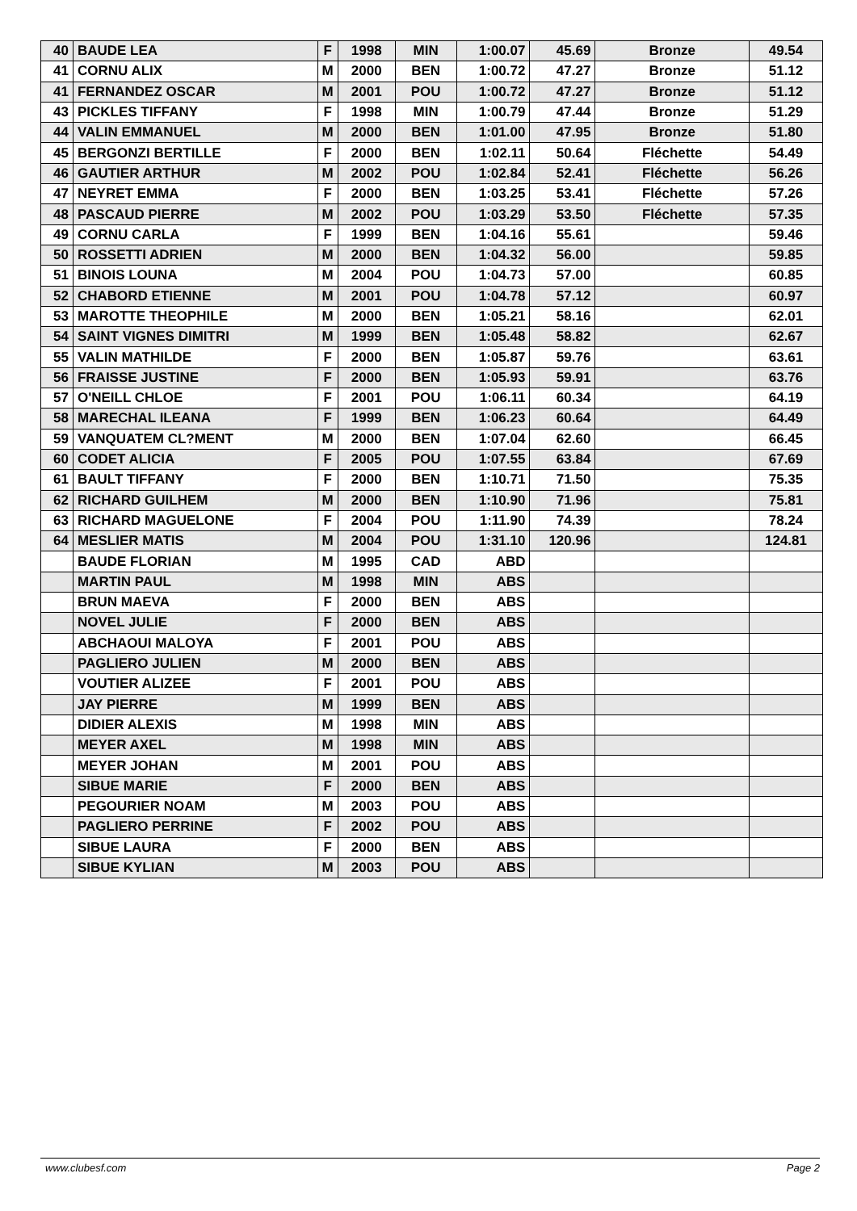| 40 | BAUDE LEA | F | 1998 | MIN | 1:00.07 | 45.69 | Bronze | 49.54 |
| 41 | CORNU ALIX | M | 2000 | BEN | 1:00.72 | 47.27 | Bronze | 51.12 |
| 41 | FERNANDEZ OSCAR | M | 2001 | POU | 1:00.72 | 47.27 | Bronze | 51.12 |
| 43 | PICKLES TIFFANY | F | 1998 | MIN | 1:00.79 | 47.44 | Bronze | 51.29 |
| 44 | VALIN EMMANUEL | M | 2000 | BEN | 1:01.00 | 47.95 | Bronze | 51.80 |
| 45 | BERGONZI BERTILLE | F | 2000 | BEN | 1:02.11 | 50.64 | Fléchette | 54.49 |
| 46 | GAUTIER ARTHUR | M | 2002 | POU | 1:02.84 | 52.41 | Fléchette | 56.26 |
| 47 | NEYRET EMMA | F | 2000 | BEN | 1:03.25 | 53.41 | Fléchette | 57.26 |
| 48 | PASCAUD PIERRE | M | 2002 | POU | 1:03.29 | 53.50 | Fléchette | 57.35 |
| 49 | CORNU CARLA | F | 1999 | BEN | 1:04.16 | 55.61 | | 59.46 |
| 50 | ROSSETTI ADRIEN | M | 2000 | BEN | 1:04.32 | 56.00 | | 59.85 |
| 51 | BINOIS LOUNA | M | 2004 | POU | 1:04.73 | 57.00 | | 60.85 |
| 52 | CHABORD ETIENNE | M | 2001 | POU | 1:04.78 | 57.12 | | 60.97 |
| 53 | MAROTTE THEOPHILE | M | 2000 | BEN | 1:05.21 | 58.16 | | 62.01 |
| 54 | SAINT VIGNES DIMITRI | M | 1999 | BEN | 1:05.48 | 58.82 | | 62.67 |
| 55 | VALIN MATHILDE | F | 2000 | BEN | 1:05.87 | 59.76 | | 63.61 |
| 56 | FRAISSE JUSTINE | F | 2000 | BEN | 1:05.93 | 59.91 | | 63.76 |
| 57 | O'NEILL CHLOE | F | 2001 | POU | 1:06.11 | 60.34 | | 64.19 |
| 58 | MARECHAL ILEANA | F | 1999 | BEN | 1:06.23 | 60.64 | | 64.49 |
| 59 | VANQUATEM CL?MENT | M | 2000 | BEN | 1:07.04 | 62.60 | | 66.45 |
| 60 | CODET ALICIA | F | 2005 | POU | 1:07.55 | 63.84 | | 67.69 |
| 61 | BAULT TIFFANY | F | 2000 | BEN | 1:10.71 | 71.50 | | 75.35 |
| 62 | RICHARD GUILHEM | M | 2000 | BEN | 1:10.90 | 71.96 | | 75.81 |
| 63 | RICHARD MAGUELONE | F | 2004 | POU | 1:11.90 | 74.39 | | 78.24 |
| 64 | MESLIER MATIS | M | 2004 | POU | 1:31.10 | 120.96 | | 124.81 |
| | BAUDE FLORIAN | M | 1995 | CAD | ABD | | | |
| | MARTIN PAUL | M | 1998 | MIN | ABS | | | |
| | BRUN MAEVA | F | 2000 | BEN | ABS | | | |
| | NOVEL JULIE | F | 2000 | BEN | ABS | | | |
| | ABCHAOUI MALOYA | F | 2001 | POU | ABS | | | |
| | PAGLIERO JULIEN | M | 2000 | BEN | ABS | | | |
| | VOUTIER ALIZEE | F | 2001 | POU | ABS | | | |
| | JAY PIERRE | M | 1999 | BEN | ABS | | | |
| | DIDIER ALEXIS | M | 1998 | MIN | ABS | | | |
| | MEYER AXEL | M | 1998 | MIN | ABS | | | |
| | MEYER JOHAN | M | 2001 | POU | ABS | | | |
| | SIBUE MARIE | F | 2000 | BEN | ABS | | | |
| | PEGOURIER NOAM | M | 2003 | POU | ABS | | | |
| | PAGLIERO PERRINE | F | 2002 | POU | ABS | | | |
| | SIBUE LAURA | F | 2000 | BEN | ABS | | | |
| | SIBUE KYLIAN | M | 2003 | POU | ABS | | | |
www.clubesf.com Page 2